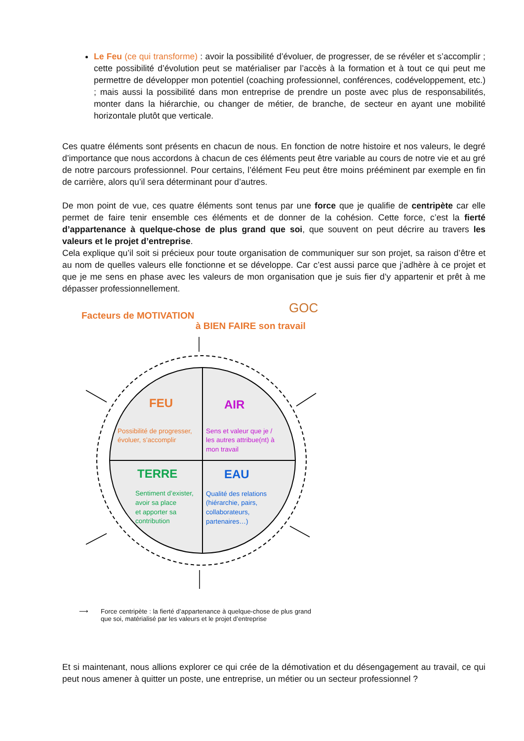Le Feu (ce qui transforme) : avoir la possibilité d’évoluer, de progresser, de se révéler et s’accomplir ; cette possibilité d’évolution peut se matérialiser par l’accès à la formation et à tout ce qui peut me permettre de développer mon potentiel (coaching professionnel, conférences, codéveloppement, etc.) ; mais aussi la possibilité dans mon entreprise de prendre un poste avec plus de responsabilités, monter dans la hiérarchie, ou changer de métier, de branche, de secteur en ayant une mobilité horizontale plutôt que verticale.
Ces quatre éléments sont présents en chacun de nous. En fonction de notre histoire et nos valeurs, le degré d’importance que nous accordons à chacun de ces éléments peut être variable au cours de notre vie et au gré de notre parcours professionnel. Pour certains, l’élément Feu peut être moins prééminent par exemple en fin de carrière, alors qu’il sera déterminant pour d’autres.
De mon point de vue, ces quatre éléments sont tenus par une force que je qualifie de centripète car elle permet de faire tenir ensemble ces éléments et de donner de la cohésion. Cette force, c’est la fierté d’appartenance à quelque-chose de plus grand que soi, que souvent on peut décrire au travers les valeurs et le projet d’entreprise.
Cela explique qu’il soit si précieux pour toute organisation de communiquer sur son projet, sa raison d’être et au nom de quelles valeurs elle fonctionne et se développe. Car c’est aussi parce que j’adhère à ce projet et que je me sens en phase avec les valeurs de mon organisation que je suis fier d’y appartenir et prêt à me dépasser professionnellement.
Facteurs de MOTIVATION
à BIEN FAIRE son travail
GOC
FEU
AIR
TERRE
EAU
Possibilité de progresser,
évoluer, s’accomplir
Sens et valeur que je /
les autres attribue(nt) à
mon travail
Sentiment d’exister,
avoir sa place
et apporter sa
contribution
Qualité des relations
(hiérarchie, pairs,
collaborateurs,
partenaires…)
⟶ Force centripète : la fierté d’appartenance à quelque-chose de plus grand que soi, matérialisé par les valeurs et le projet d’entreprise
Et si maintenant, nous allions explorer ce qui crée de la démotivation et du désengagement au travail, ce qui peut nous amener à quitter un poste, une entreprise, un métier ou un secteur professionnel ?